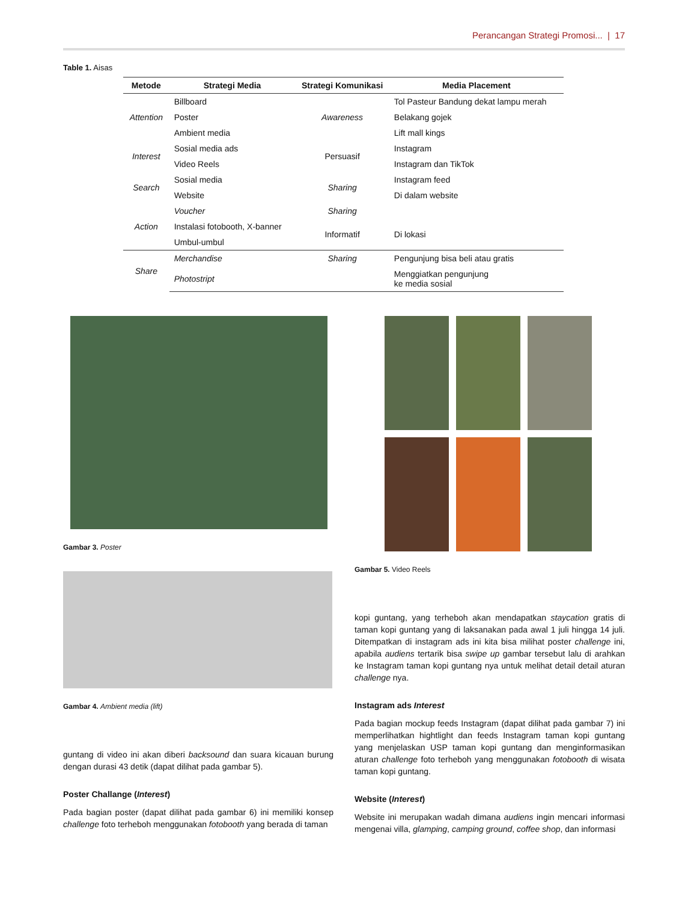Perancangan Strategi Promosi... | 17
Table 1. Aisas
| Metode | Strategi Media | Strategi Komunikasi | Media Placement |
| --- | --- | --- | --- |
| Attention | Billboard | Awareness | Tol Pasteur Bandung dekat lampu merah |
| | Poster | | Belakang gojek |
| | Ambient media | | Lift mall kings |
| Interest | Sosial media ads | Persuasif | Instagram |
| | Video Reels | | Instagram dan TikTok |
| Search | Sosial media | Sharing | Instagram feed |
| | Website | | Di dalam website |
| Action | Voucher | Sharing | |
| | Instalasi fotobooth, X-banner | Informatif | Di lokasi |
| | Umbul-umbul | | |
| Share | Merchandise | Sharing | Pengunjung bisa beli atau gratis |
| | Photostript | | Menggiatkan pengunjung ke media sosial |
Gambar 3. Poster
Gambar 4. Ambient media (lift)
guntang di video ini akan diberi backsound dan suara kicauan burung dengan durasi 43 detik (dapat dilihat pada gambar 5).
Poster Challange (Interest)
Pada bagian poster (dapat dilihat pada gambar 6) ini memiliki konsep challenge foto terheboh menggunakan fotobooth yang berada di taman
Gambar 5. Video Reels
kopi guntang, yang terheboh akan mendapatkan staycation gratis di taman kopi guntang yang di laksanakan pada awal 1 juli hingga 14 juli. Ditempatkan di instagram ads ini kita bisa milihat poster challenge ini, apabila audiens tertarik bisa swipe up gambar tersebut lalu di arahkan ke Instagram taman kopi guntang nya untuk melihat detail detail aturan challenge nya.
Instagram ads Interest
Pada bagian mockup feeds Instagram (dapat dilihat pada gambar 7) ini memperlihatkan hightlight dan feeds Instagram taman kopi guntang yang menjelaskan USP taman kopi guntang dan menginformasikan aturan challenge foto terheboh yang menggunakan fotobooth di wisata taman kopi guntang.
Website (Interest)
Website ini merupakan wadah dimana audiens ingin mencari informasi mengenai villa, glamping, camping ground, coffee shop, dan informasi